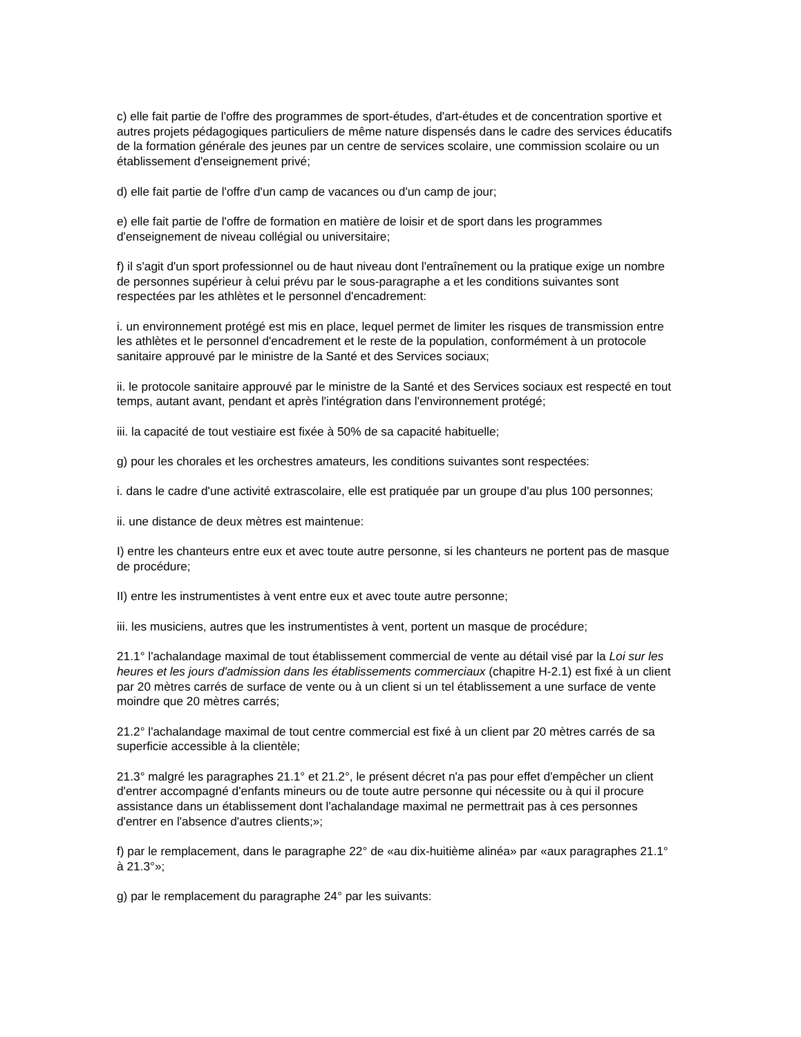c) elle fait partie de l'offre des programmes de sport-études, d'art-études et de concentration sportive et autres projets pédagogiques particuliers de même nature dispensés dans le cadre des services éducatifs de la formation générale des jeunes par un centre de services scolaire, une commission scolaire ou un établissement d'enseignement privé;
d) elle fait partie de l'offre d'un camp de vacances ou d'un camp de jour;
e) elle fait partie de l'offre de formation en matière de loisir et de sport dans les programmes d'enseignement de niveau collégial ou universitaire;
f) il s'agit d'un sport professionnel ou de haut niveau dont l'entraînement ou la pratique exige un nombre de personnes supérieur à celui prévu par le sous-paragraphe a et les conditions suivantes sont respectées par les athlètes et le personnel d'encadrement:
i. un environnement protégé est mis en place, lequel permet de limiter les risques de transmission entre les athlètes et le personnel d'encadrement et le reste de la population, conformément à un protocole sanitaire approuvé par le ministre de la Santé et des Services sociaux;
ii. le protocole sanitaire approuvé par le ministre de la Santé et des Services sociaux est respecté en tout temps, autant avant, pendant et après l'intégration dans l'environnement protégé;
iii. la capacité de tout vestiaire est fixée à 50% de sa capacité habituelle;
g) pour les chorales et les orchestres amateurs, les conditions suivantes sont respectées:
i. dans le cadre d'une activité extrascolaire, elle est pratiquée par un groupe d'au plus 100 personnes;
ii. une distance de deux mètres est maintenue:
I) entre les chanteurs entre eux et avec toute autre personne, si les chanteurs ne portent pas de masque de procédure;
II) entre les instrumentistes à vent entre eux et avec toute autre personne;
iii. les musiciens, autres que les instrumentistes à vent, portent un masque de procédure;
21.1° l'achalandage maximal de tout établissement commercial de vente au détail visé par la Loi sur les heures et les jours d'admission dans les établissements commerciaux (chapitre H-2.1) est fixé à un client par 20 mètres carrés de surface de vente ou à un client si un tel établissement a une surface de vente moindre que 20 mètres carrés;
21.2° l'achalandage maximal de tout centre commercial est fixé à un client par 20 mètres carrés de sa superficie accessible à la clientèle;
21.3° malgré les paragraphes 21.1° et 21.2°, le présent décret n'a pas pour effet d'empêcher un client d'entrer accompagné d'enfants mineurs ou de toute autre personne qui nécessite ou à qui il procure assistance dans un établissement dont l'achalandage maximal ne permettrait pas à ces personnes d'entrer en l'absence d'autres clients;»;
f) par le remplacement, dans le paragraphe 22° de «au dix-huitième alinéa» par «aux paragraphes 21.1° à 21.3°»;
g) par le remplacement du paragraphe 24° par les suivants: